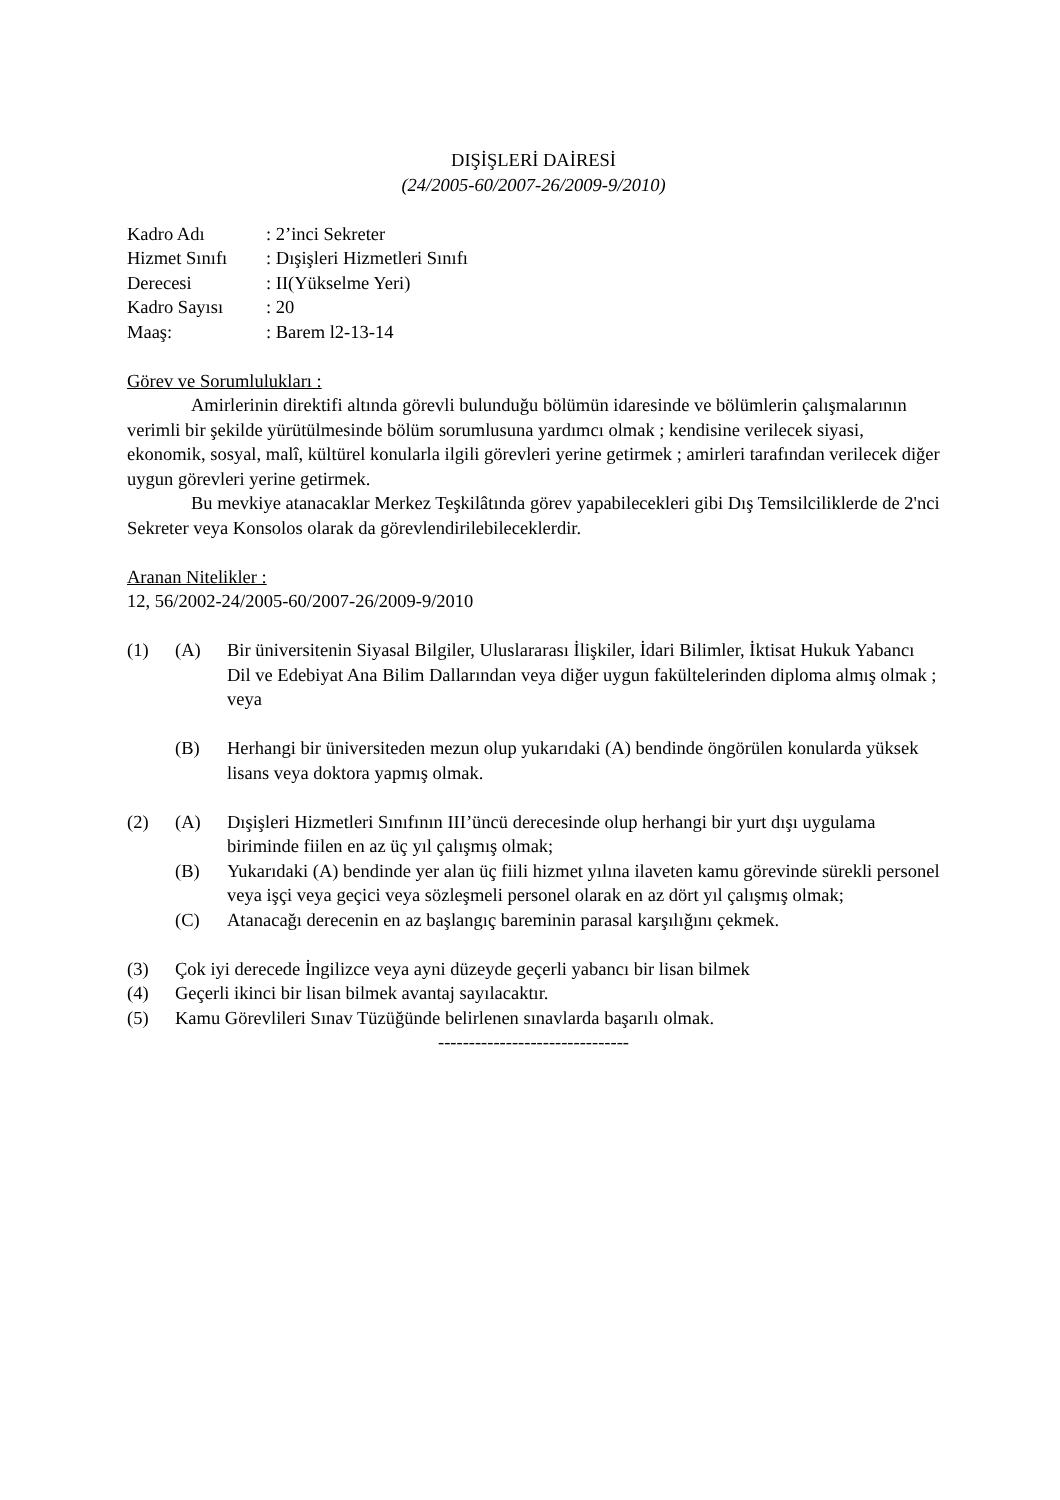DIŞİŞLERİ DAİRESİ
(24/2005-60/2007-26/2009-9/2010)
| Kadro Adı | : 2’inci Sekreter |
| Hizmet Sınıfı | : Dışişleri Hizmetleri Sınıfı |
| Derecesi | : II(Yükselme Yeri) |
| Kadro Sayısı | : 20 |
| Maaş: | : Barem l2-13-14 |
Görev ve Sorumlulukları :
Amirlerinin direktifi altında görevli bulunduğu bölümün idaresinde ve bölümlerin çalışmalarının verimli bir şekilde yürütülmesinde bölüm sorumlusuna yardımcı olmak ; kendisine verilecek siyasi, ekonomik, sosyal, malî, kültürel konularla ilgili görevleri yerine getirmek ; amirleri tarafından verilecek diğer uygun görevleri yerine getirmek.
Bu mevkiye atanacaklar Merkez Teşkilâtında görev yapabilecekleri gibi Dış Temsilciliklerde de 2'nci Sekreter veya Konsolos olarak da görevlendirilebileceklerdir.
Aranan Nitelikler :
12, 56/2002-24/2005-60/2007-26/2009-9/2010
| (1) | (A) | Bir üniversitenin Siyasal Bilgiler, Uluslararası İlişkiler, İdari Bilimler, İktisat Hukuk Yabancı Dil ve Edebiyat Ana Bilim Dallarından veya diğer uygun fakültelerinden diploma almış olmak ; veya |
| | (B) | Herhangi bir üniversiteden mezun olup yukarıdaki (A) bendinde öngörülen konularda yüksek lisans veya doktora yapmış olmak. |
| (2) | (A) | Dışişleri Hizmetleri Sınıfının III’üncü derecesinde olup herhangi bir yurt dışı uygulama biriminde fiilen en az üç yıl çalışmış olmak; |
| | (B) | Yukarıdaki (A) bendinde yer alan üç fiili hizmet yılına ilaveten kamu görevinde sürekli personel veya işçi veya geçici veya sözleşmeli personel olarak en az dört yıl çalışmış olmak; |
| | (C) | Atanacağı derecenin en az başlangıç bareminin parasal karşılığını çekmek. |
| (3) | Çok iyi derecede İngilizce veya ayni düzeyde geçerli yabancı bir lisan bilmek | |
| (4) | Geçerli ikinci bir lisan bilmek avantaj sayılacaktır. | |
| (5) | Kamu Görevlileri Sınav Tüzüğünde belirlenen sınavlarda başarılı olmak. | |
-------------------------------